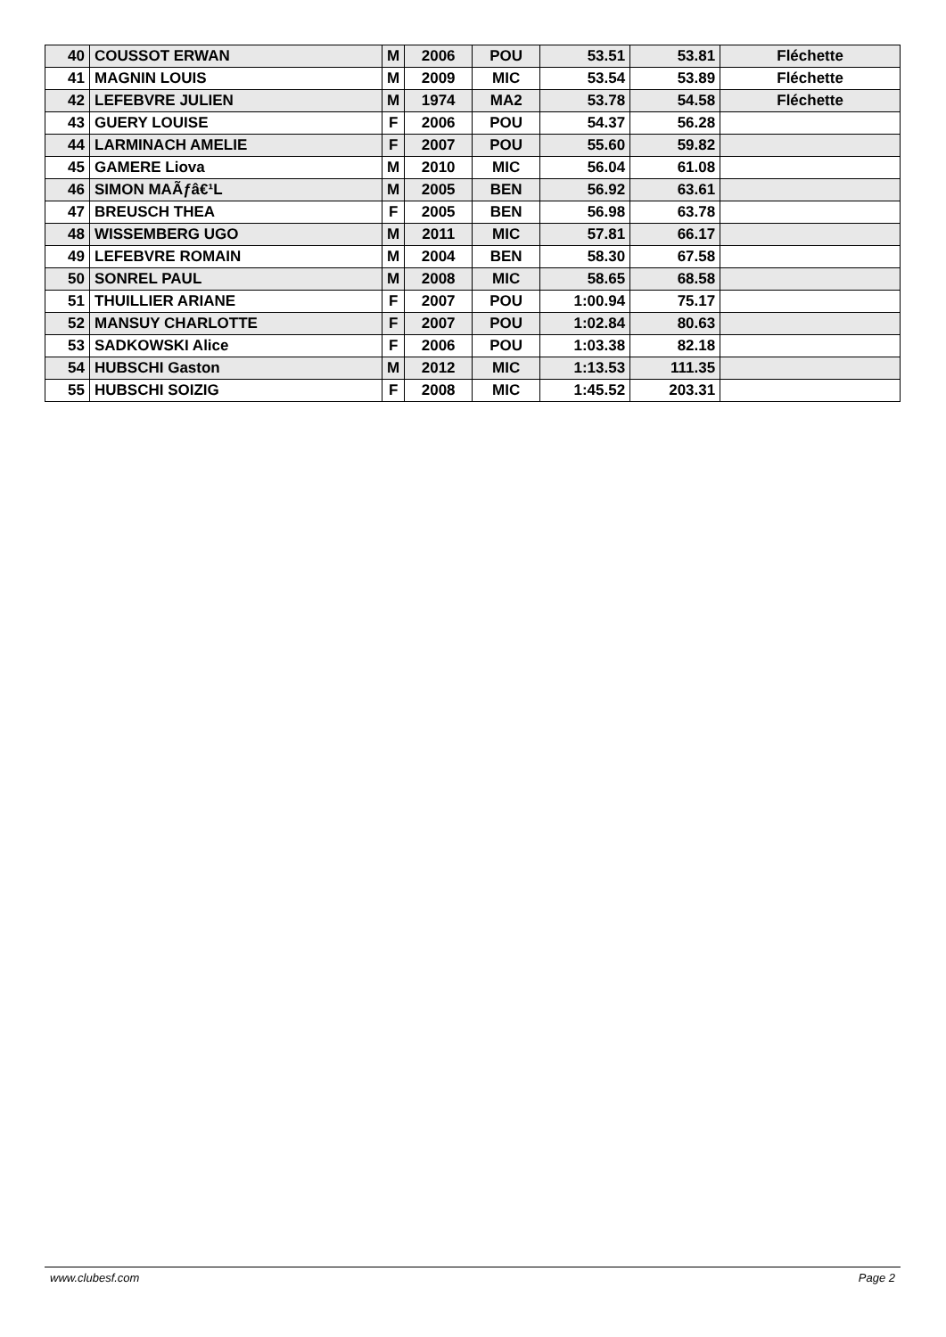| 40 | COUSSOT ERWAN | M | 2006 | POU | 53.51 | 53.81 | Fléchette |
| 41 | MAGNIN LOUIS | M | 2009 | MIC | 53.54 | 53.89 | Fléchette |
| 42 | LEFEBVRE JULIEN | M | 1974 | MA2 | 53.78 | 54.58 | Fléchette |
| 43 | GUERY LOUISE | F | 2006 | POU | 54.37 | 56.28 | |
| 44 | LARMINACH AMELIE | F | 2007 | POU | 55.60 | 59.82 | |
| 45 | GAMERE Liova | M | 2010 | MIC | 56.04 | 61.08 | |
| 46 | SIMON MAÃƒâ€¹L | M | 2005 | BEN | 56.92 | 63.61 | |
| 47 | BREUSCH THEA | F | 2005 | BEN | 56.98 | 63.78 | |
| 48 | WISSEMBERG UGO | M | 2011 | MIC | 57.81 | 66.17 | |
| 49 | LEFEBVRE ROMAIN | M | 2004 | BEN | 58.30 | 67.58 | |
| 50 | SONREL PAUL | M | 2008 | MIC | 58.65 | 68.58 | |
| 51 | THUILLIER ARIANE | F | 2007 | POU | 1:00.94 | 75.17 | |
| 52 | MANSUY CHARLOTTE | F | 2007 | POU | 1:02.84 | 80.63 | |
| 53 | SADKOWSKI Alice | F | 2006 | POU | 1:03.38 | 82.18 | |
| 54 | HUBSCHI Gaston | M | 2012 | MIC | 1:13.53 | 111.35 | |
| 55 | HUBSCHI SOIZIG | F | 2008 | MIC | 1:45.52 | 203.31 | |
www.clubesf.com Page 2